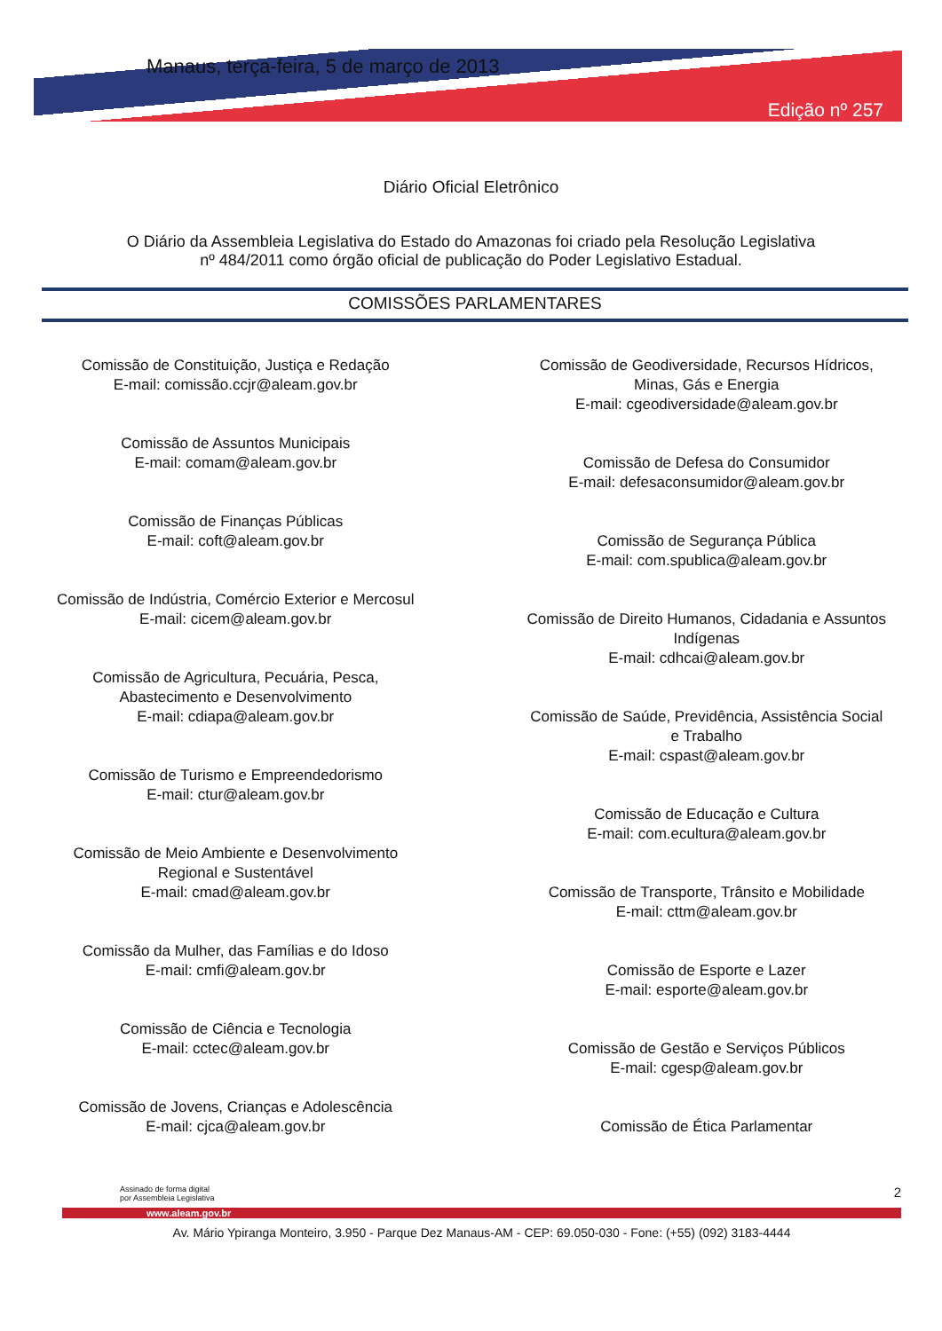Manaus, terça-feira, 5 de março de 2013
Edição nº 257
Diário Oficial Eletrônico
O Diário da Assembleia Legislativa do Estado do Amazonas foi criado pela Resolução Legislativa
nº 484/2011 como órgão oficial de publicação do Poder Legislativo Estadual.
COMISSÕES PARLAMENTARES
Comissão de Constituição, Justiça e Redação
E-mail: comissão.ccjr@aleam.gov.br
Comissão de Assuntos Municipais
E-mail: comam@aleam.gov.br
Comissão de Finanças Públicas
E-mail: coft@aleam.gov.br
Comissão de Indústria, Comércio Exterior e Mercosul
E-mail: cicem@aleam.gov.br
Comissão de Agricultura, Pecuária, Pesca,
Abastecimento e Desenvolvimento
E-mail: cdiapa@aleam.gov.br
Comissão de Turismo e Empreendedorismo
E-mail: ctur@aleam.gov.br
Comissão de Meio Ambiente e Desenvolvimento
Regional e Sustentável
E-mail: cmad@aleam.gov.br
Comissão da Mulher, das Famílias e do Idoso
E-mail: cmfi@aleam.gov.br
Comissão de Ciência e Tecnologia
E-mail: cctec@aleam.gov.br
Comissão de Jovens, Crianças e Adolescência
E-mail: cjca@aleam.gov.br
Comissão de Geodiversidade, Recursos Hídricos,
Minas, Gás e Energia
E-mail: cgeodiversidade@aleam.gov.br
Comissão de Defesa do Consumidor
E-mail: defesaconsumidor@aleam.gov.br
Comissão de Segurança Pública
E-mail: com.spublica@aleam.gov.br
Comissão de Direito Humanos, Cidadania e Assuntos
Indígenas
E-mail: cdhcai@aleam.gov.br
Comissão de Saúde, Previdência, Assistência Social
e Trabalho
E-mail: cspast@aleam.gov.br
Comissão de Educação e Cultura
E-mail: com.ecultura@aleam.gov.br
Comissão de Transporte, Trânsito e Mobilidade
E-mail: cttm@aleam.gov.br
Comissão de Esporte e Lazer
E-mail: esporte@aleam.gov.br
Comissão de Gestão e Serviços Públicos
E-mail: cgesp@aleam.gov.br
Comissão de Ética Parlamentar
Assinado de forma digital
por Assembleia Legislativa 2
www.aleam.gov.br
Av. Mário Ypiranga Monteiro, 3.950 - Parque Dez Manaus-AM - CEP: 69.050-030 - Fone: (+55) (092) 3183-4444